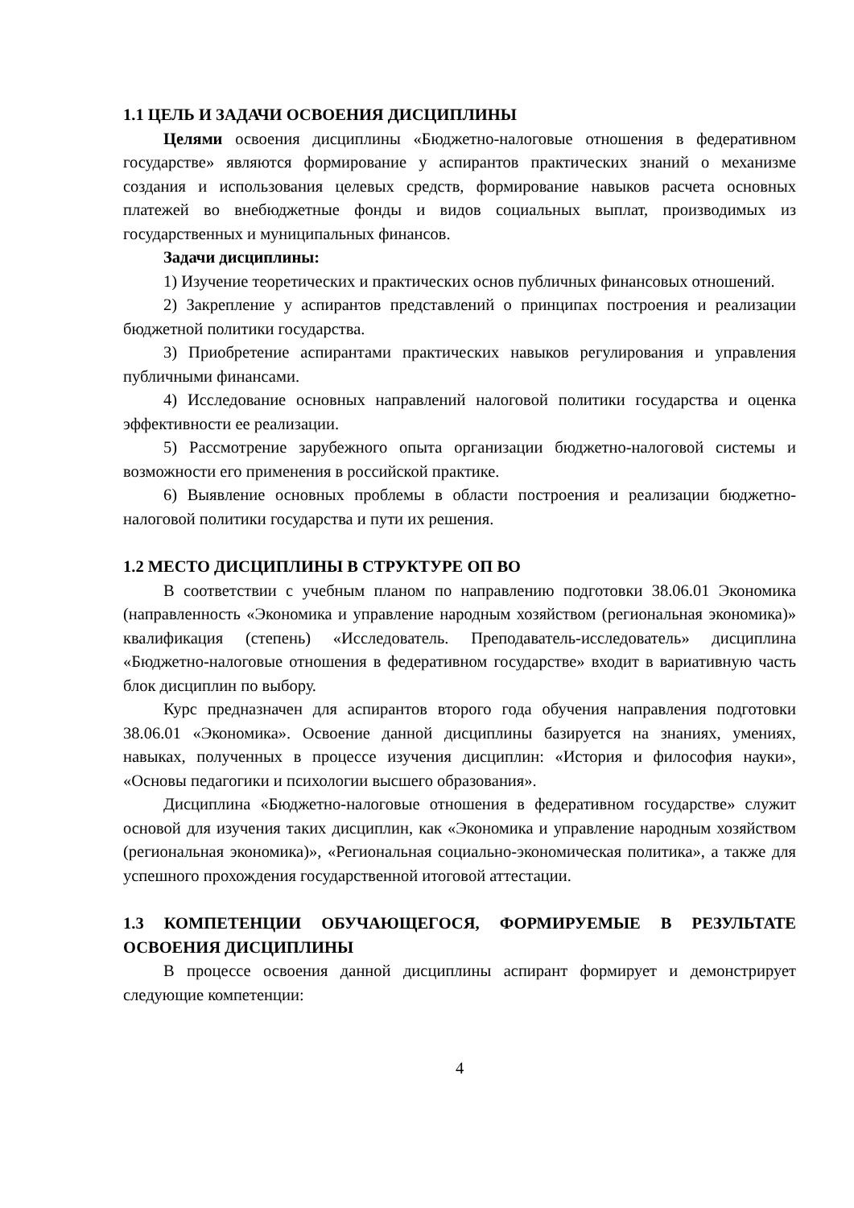1.1 ЦЕЛЬ И ЗАДАЧИ ОСВОЕНИЯ ДИСЦИПЛИНЫ
Целями освоения дисциплины «Бюджетно-налоговые отношения в федеративном государстве» являются формирование у аспирантов практических знаний о механизме создания и использования целевых средств, формирование навыков расчета основных платежей во внебюджетные фонды и видов социальных выплат, производимых из государственных и муниципальных финансов.
Задачи дисциплины:
1) Изучение теоретических и практических основ публичных финансовых отношений.
2) Закрепление у аспирантов представлений о принципах построения и реализации бюджетной политики государства.
3) Приобретение аспирантами практических навыков регулирования и управления публичными финансами.
4) Исследование основных направлений налоговой политики государства и оценка эффективности ее реализации.
5) Рассмотрение зарубежного опыта организации бюджетно-налоговой системы и возможности его применения в российской практике.
6) Выявление основных проблемы в области построения и реализации бюджетно-налоговой политики государства и пути их решения.
1.2 МЕСТО ДИСЦИПЛИНЫ В СТРУКТУРЕ ОП ВО
В соответствии с учебным планом по направлению подготовки 38.06.01 Экономика (направленность «Экономика и управление народным хозяйством (региональная экономика)» квалификация (степень) «Исследователь. Преподаватель-исследователь» дисциплина «Бюджетно-налоговые отношения в федеративном государстве» входит в вариативную часть блок дисциплин по выбору.
Курс предназначен для аспирантов второго года обучения направления подготовки 38.06.01 «Экономика». Освоение данной дисциплины базируется на знаниях, умениях, навыках, полученных в процессе изучения дисциплин: «История и философия науки», «Основы педагогики и психологии высшего образования».
Дисциплина «Бюджетно-налоговые отношения в федеративном государстве» служит основой для изучения таких дисциплин, как «Экономика и управление народным хозяйством (региональная экономика)», «Региональная социально-экономическая политика», а также для успешного прохождения государственной итоговой аттестации.
1.3 КОМПЕТЕНЦИИ ОБУЧАЮЩЕГОСЯ, ФОРМИРУЕМЫЕ В РЕЗУЛЬТАТЕ ОСВОЕНИЯ ДИСЦИПЛИНЫ
В процессе освоения данной дисциплины аспирант формирует и демонстрирует следующие компетенции:
4